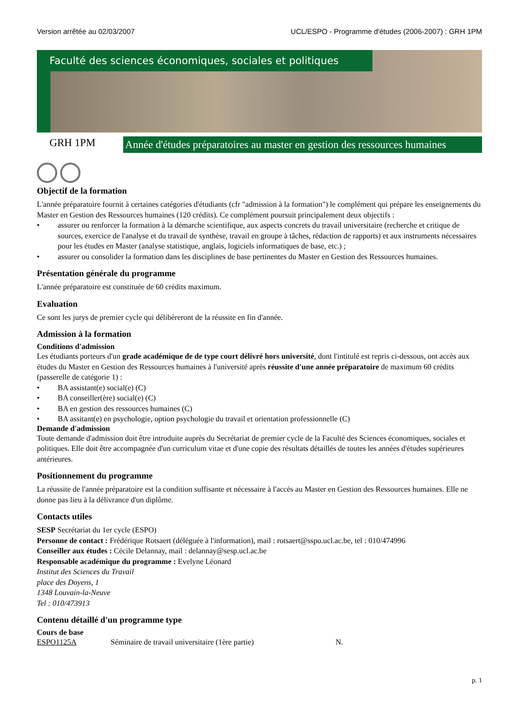Version arrêtée au 02/03/2007 UCL/ESPO - Programme d'études (2006-2007) : GRH 1PM
Faculté des sciences économiques, sociales et politiques
GRH 1PM
Année d'études préparatoires au master en gestion des ressources humaines
Objectif de la formation
L'année préparatoire fournit à certaines catégories d'étudiants (cfr "admission à la formation") le complément qui prépare les enseignements du Master en Gestion des Ressources humaines (120 crédits). Ce complément poursuit principalement deux objectifs :
• assurer ou renforcer la formation à la démarche scientifique, aux aspects concrets du travail universitaire (recherche et critique de sources, exercice de l'analyse et du travail de synthèse, travail en groupe à tâches, rédaction de rapports) et aux instruments nécessaires pour les études en Master (analyse statistique, anglais, logiciels informatiques de base, etc.) ;
• assurer ou consolider la formation dans les disciplines de base pertinentes du Master en Gestion des Ressources humaines.
Présentation générale du programme
L'année préparatoire est constituée de 60 crédits maximum.
Evaluation
Ce sont les jurys de premier cycle qui délibèreront de la réussite en fin d'année.
Admission à la formation
Conditions d'admission
Les étudiants porteurs d'un grade académique de de type court délivré hors université, dont l'intitulé est repris ci-dessous, ont accès aux études du Master en Gestion des Ressources humaines à l'université après réussite d'une année préparatoire de maximum 60 crédits (passerelle de catégorie 1) :
• BA assistant(e) social(e) (C)
• BA conseiller(ère) social(e) (C)
• BA en gestion des ressources humaines (C)
• BA assitant(e) en psychologie, option psychologie du travail et orientation professionnelle (C)
Demande d'admission
Toute demande d'admission doit être introduite auprès du Secrétariat de premier cycle de la Faculté des Sciences économiques, sociales et politiques. Elle doit être accompagnée d'un curriculum vitae et d'une copie des résultats détaillés de toutes les années d'études supérieures antérieures.
Positionnement du programme
La réussite de l'année préparatoire est la condition suffisante et nécessaire à l'accès au Master en Gestion des Ressources humaines. Elle ne donne pas lieu à la délivrance d'un diplôme.
Contacts utiles
SESP Secrétariat du 1er cycle (ESPO)
Personne de contact : Frédérique Rotsaert (déléguée à l'information), mail : rotsaert@sspo.ucl.ac.be, tel : 010/474996
Conseiller aux études : Cécile Delannay, mail : delannay@sesp.ucl.ac.be
Responsable académique du programme : Evelyne Léonard
Institut des Sciences du Travail
place des Doyens, 1
1348 Louvain-la-Neuve
Tel : 010/473913
Contenu détaillé d'un programme type
Cours de base
ESPO1125A Séminaire de travail universitaire (1ère partie) N.
p. 1